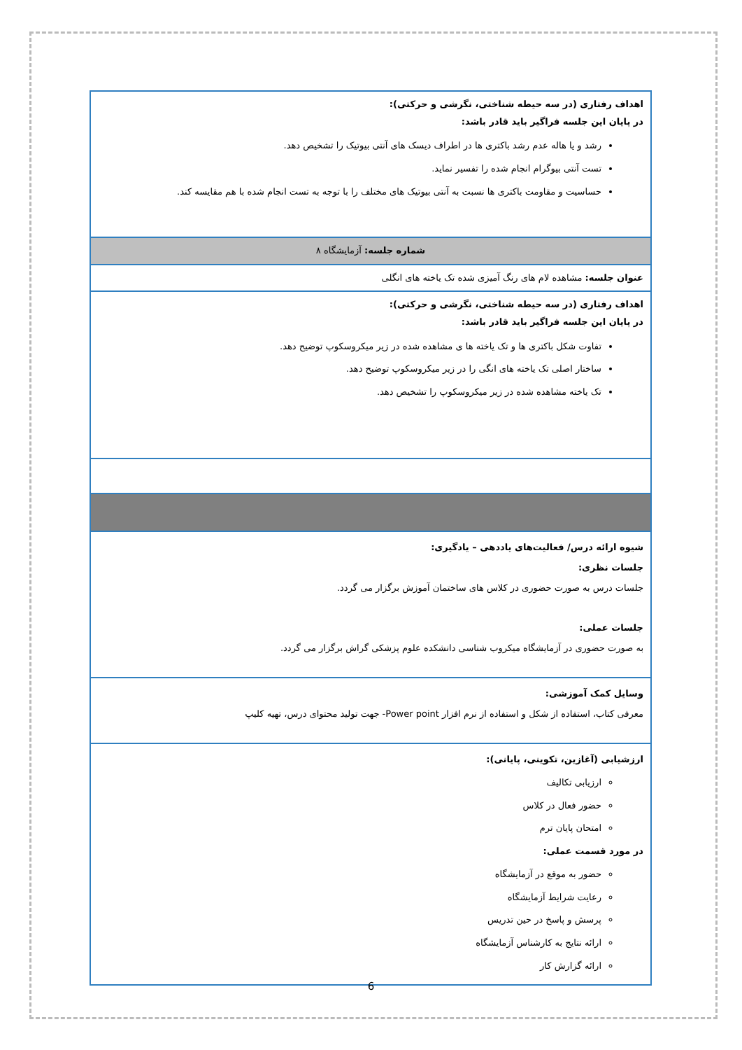| اهداف رفتاری (در سه حیطه شناختی، نگرشی و حرکتی): در پایان این جلسه فراگیر باید قادر باشد: رشد و یا هاله عدم رشد باکتری ها در اطراف دیسک های آنتی بیوتیک را تشخیص دهد. تست آنتی بیوگرام انجام شده را تفسیر نماید. حساسیت و مقاومت باکتری ها نسبت به آنتی بیوتیک های مختلف را با توجه به تست انجام شده با هم مقایسه کند. |
| شماره جلسه: آزمایشگاه ۸ |
| عنوان جلسه: مشاهده لام های رنگ آمیزی شده تک یاخته های انگلی |
| اهداف رفتاری (در سه حیطه شناختی، نگرشی و حرکتی): در پایان این جلسه فراگیر باید قادر باشد: تفاوت شکل باکتری ها و تک یاخته ها ی مشاهده شده در زیر میکروسکوپ توضیح دهد. ساختار اصلی تک یاخته های انگی را در زیر میکروسکوپ توضیح دهد. تک یاخته مشاهده شده در زیر میکروسکوپ را تشخیص دهد. |
| شیوه ارائه درس/ فعالیت‌های یاددهی – یادگیری: جلسات نظری: جلسات درس به صورت حضوری در کلاس های ساختمان آموزش برگزار می گردد. جلسات عملی: به صورت حضوری در آزمایشگاه میکروب شناسی دانشکده علوم پزشکی گراش برگزار می گردد. |
| وسایل کمک آموزشی: معرفی کتاب، استفاده از شکل و استفاده از نرم افزار Power point- جهت تولید محتوای درس، تهیه کلیپ |
| ارزشیابی (آغازین، تکوینی، پایانی): ارزیابی تکالیف حضور فعال در کلاس امتحان پایان ترم در مورد قسمت عملی: حضور به موقع در آزمایشگاه رعایت شرایط آزمایشگاه پرسش و پاسخ در حین تدریس ارائه نتایج به کارشناس آزمایشگاه ارائه گزارش کار |
6